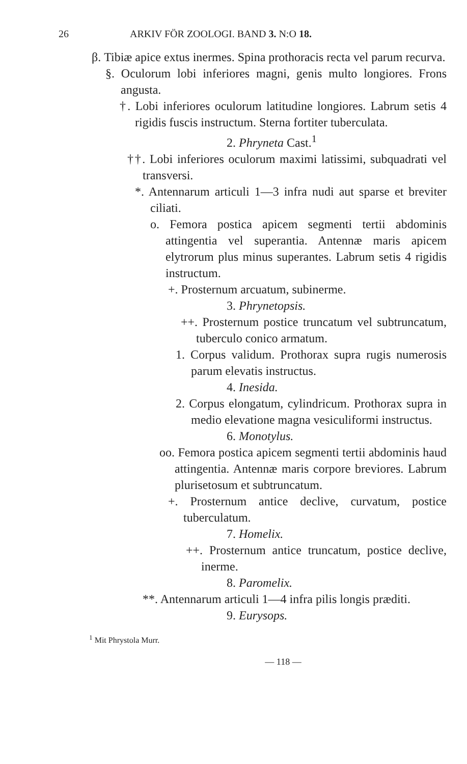26 ARKIV FÖR ZOOLOGI. BAND 3. N:O 18.
β. Tibiæ apice extus inermes. Spina prothoracis recta vel parum recurva.
§. Oculorum lobi inferiores magni, genis multo longiores. Frons angusta.
†. Lobi inferiores oculorum latitudine longiores. Labrum setis 4 rigidis fuscis instructum. Sterna fortiter tuberculata.
2. Phryneta Cast.<sup>1</sup>
††. Lobi inferiores oculorum maximi latissimi, subquadrati vel transversi.
*. Antennarum articuli 1—3 infra nudi aut sparse et breviter ciliati.
o. Femora postica apicem segmenti tertii abdominis attingentia vel superantia. Antennæ maris apicem elytrorum plus minus superantes. Labrum setis 4 rigidis instructum.
+. Prosternum arcuatum, subinerme.
3. Phrynetopsis.
++. Prosternum postice truncatum vel subtruncatum, tuberculo conico armatum.
1. Corpus validum. Prothorax supra rugis numerosis parum elevatis instructus.
4. Inesida.
2. Corpus elongatum, cylindricum. Prothorax supra in medio elevatione magna vesiculiformi instructus.
6. Monotylus.
oo. Femora postica apicem segmenti tertii abdominis haud attingentia. Antennæ maris corpore breviores. Labrum plurisetosum et subtruncatum.
+. Prosternum antice declive, curvatum, postice tuberculatum.
7. Homelix.
++. Prosternum antice truncatum, postice declive, inerme.
8. Paromelix.
**. Antennarum articuli 1—4 infra pilis longis præditi.
9. Eurysops.
<sup>1</sup> Mit Phrystola Murr.
— 118 —